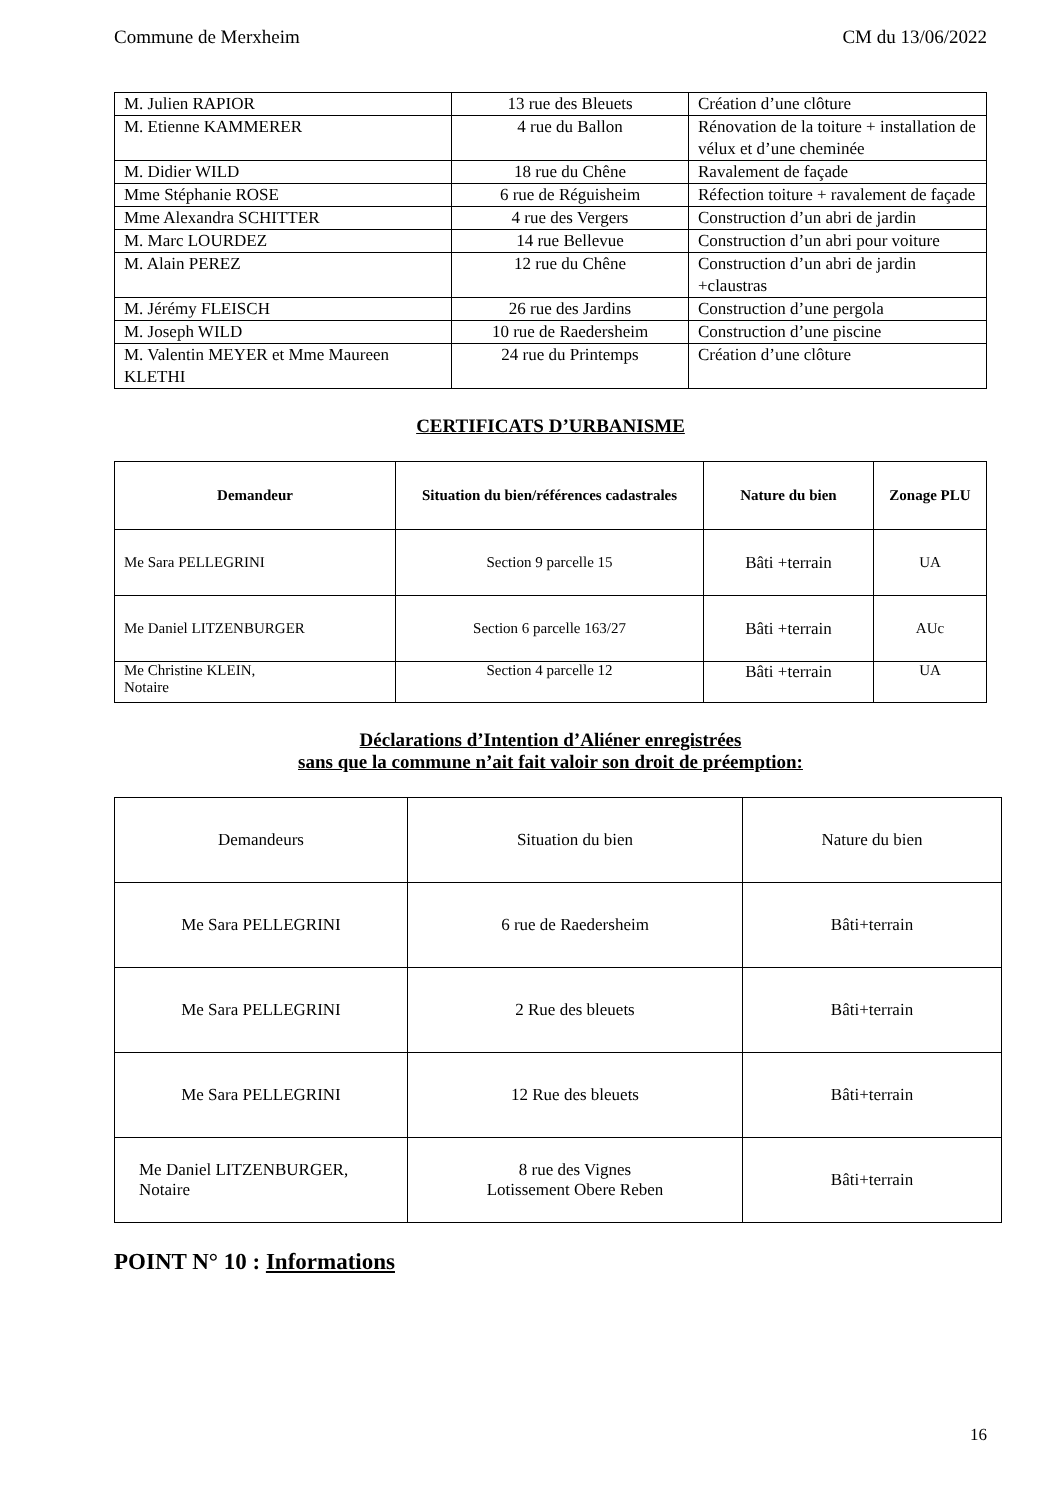Commune de Merxheim CM du 13/06/2022
| M. Julien RAPIOR | 13 rue des Bleuets | Création d’une clôture |
| M. Etienne KAMMERER | 4 rue du Ballon | Rénovation de la toiture + installation de vélux et d’une cheminée |
| M. Didier WILD | 18 rue du Chêne | Ravalement de façade |
| Mme Stéphanie ROSE | 6 rue de Réguisheim | Réfection toiture + ravalement de façade |
| Mme Alexandra SCHITTER | 4 rue des Vergers | Construction d’un abri de jardin |
| M. Marc LOURDEZ | 14 rue Bellevue | Construction d’un abri pour voiture |
| M. Alain PEREZ | 12 rue du Chêne | Construction d’un abri de jardin +claustras |
| M. Jérémy FLEISCH | 26 rue des Jardins | Construction d’une pergola |
| M. Joseph WILD | 10 rue de Raedersheim | Construction d’une piscine |
| M. Valentin MEYER et Mme Maureen KLETHI | 24 rue du Printemps | Création d’une clôture |
CERTIFICATS D’URBANISME
| Demandeur | Situation du bien/références cadastrales | Nature du bien | Zonage PLU |
| --- | --- | --- | --- |
| Me Sara PELLEGRINI | Section 9 parcelle 15 | Bâti +terrain | UA |
| Me Daniel LITZENBURGER | Section 6 parcelle 163/27 | Bâti +terrain | AUc |
| Me Christine KLEIN, Notaire | Section 4 parcelle 12 | Bâti +terrain | UA |
Déclarations d’Intention d’Aliéner enregistrées
sans que la commune n’ait fait valoir son droit de préemption:
| Demandeurs | Situation du bien | Nature du bien |
| Me Sara PELLEGRINI | 6 rue de Raedersheim | Bâti+terrain |
| Me Sara PELLEGRINI | 2 Rue des bleuets | Bâti+terrain |
| Me Sara PELLEGRINI | 12 Rue des bleuets | Bâti+terrain |
| Me Daniel LITZENBURGER, Notaire | 8 rue des Vignes Lotissement Obere Reben | Bâti+terrain |
POINT N° 10 : Informations
16